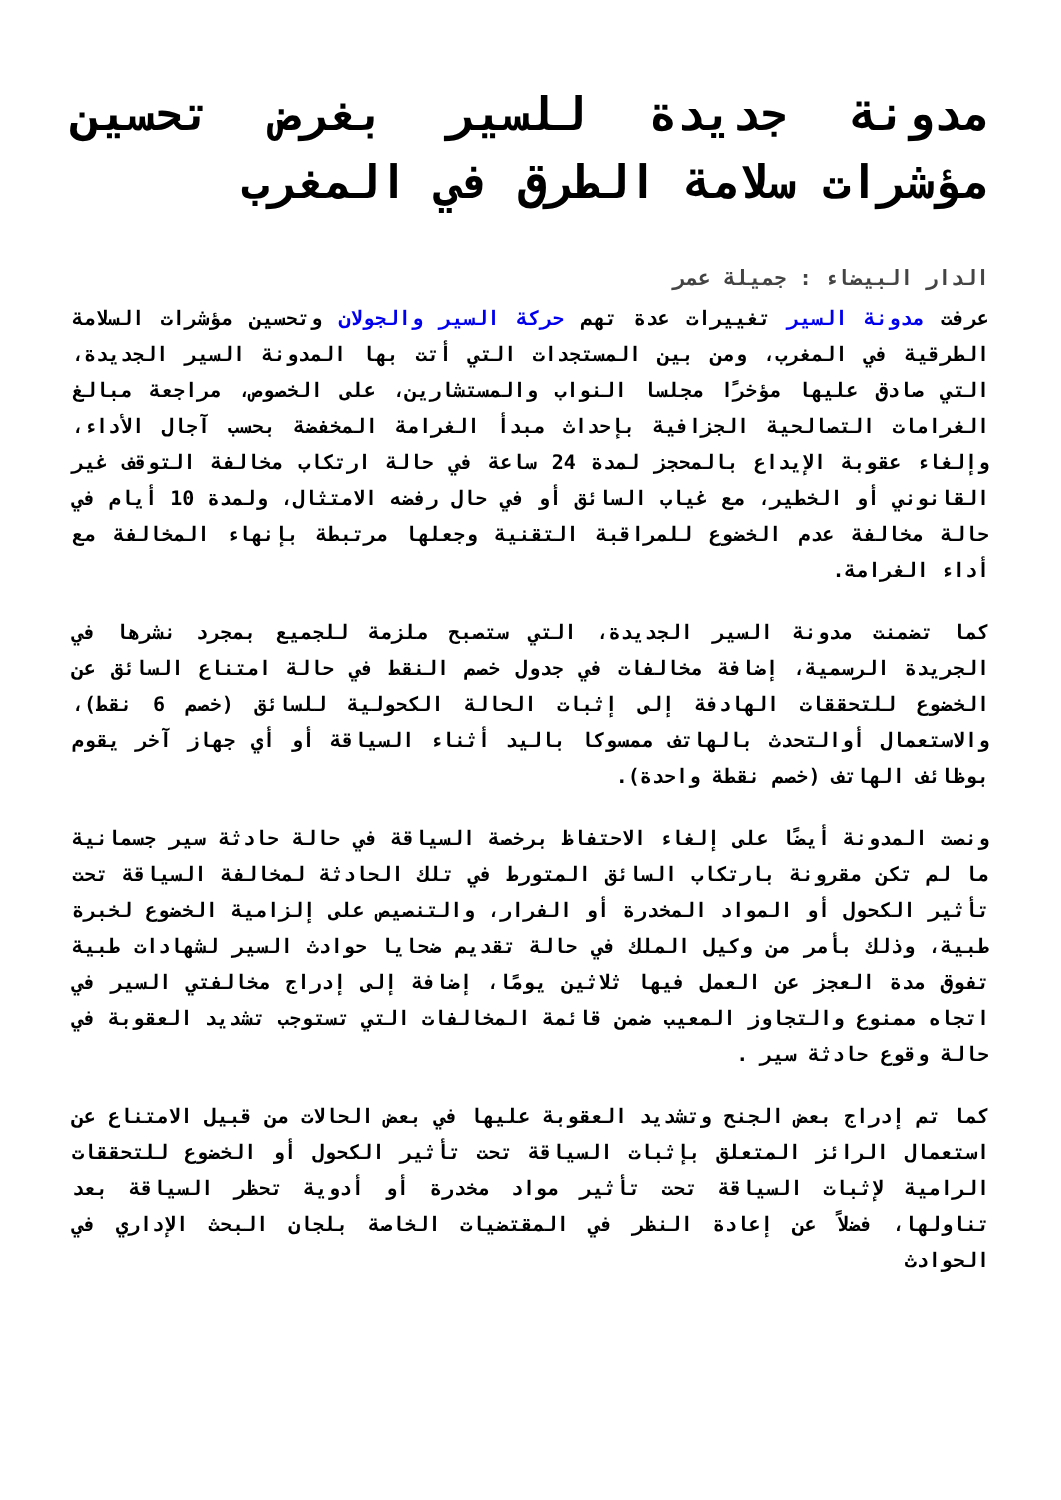مدونة جديدة للسير بغرض تحسين مؤشرات سلامة الطرق في المغرب
الدار البيضاء : جميلة عمر
عرفت مدونة السير تغييرات عدة تهم حركة السير والجولان وتحسين مؤشرات السلامة الطرقية في المغرب، ومن بين المستجدات التي أتت بها المدونة السير الجديدة، التي صادق عليها مؤخرًا مجلسا النواب والمستشارين، على الخصوص، مراجعة مبالغ الغرامات التصالحية الجزافية بإحداث مبدأ الغرامة المخفضة بحسب آجال الأداء، وإلغاء عقوبة الإيداع بالمحجز لمدة 24 ساعة في حالة ارتكاب مخالفة التوقف غير القانوني أو الخطير، مع غياب السائق أو في حال رفضه الامتثال، ولمدة 10 أيام في حالة مخالفة عدم الخضوع للمراقبة التقنية وجعلها مرتبطة بإنهاء المخالفة مع أداء الغرامة.
كما تضمنت مدونة السير الجديدة، التي ستصبح ملزمة للجميع بمجرد نشرها في الجريدة الرسمية، إضافة مخالفات في جدول خصم النقط في حالة امتناع السائق عن الخضوع للتحققات الهادفة إلى إثبات الحالة الكحولية للسائق (خصم 6 نقط)، والاستعمال أوالتحدث بالهاتف ممسوكا باليد أثناء السياقة أو أي جهاز آخر يقوم بوظائف الهاتف (خصم نقطة واحدة).
ونصت المدونة أيضًا على إلغاء الاحتفاظ برخصة السياقة في حالة حادثة سير جسمانية ما لم تكن مقرونة بارتكاب السائق المتورط في تلك الحادثة لمخالفة السياقة تحت تأثير الكحول أو المواد المخدرة أو الفرار، والتنصيص على إلزامية الخضوع لخبرة طبية، وذلك بأمر من وكيل الملك في حالة تقديم ضحايا حوادث السير لشهادات طبية تفوق مدة العجز عن العمل فيها ثلاثين يومًا، إضافة إلى إدراج مخالفتي السير في اتجاه ممنوع والتجاوز المعيب ضمن قائمة المخالفات التي تستوجب تشديد العقوبة في حالة وقوع حادثة سير .
كما تم إدراج بعض الجنح وتشديد العقوبة عليها في بعض الحالات من قبيل الامتناع عن استعمال الرائز المتعلق بإثبات السياقة تحت تأثير الكحول أو الخضوع للتحققات الرامية لإثبات السياقة تحت تأثير مواد مخدرة أو أدوية تحظر السياقة بعد تناولها، فضلاً عن إعادة النظر في المقتضيات الخاصة بلجان البحث الإداري في الحوادث